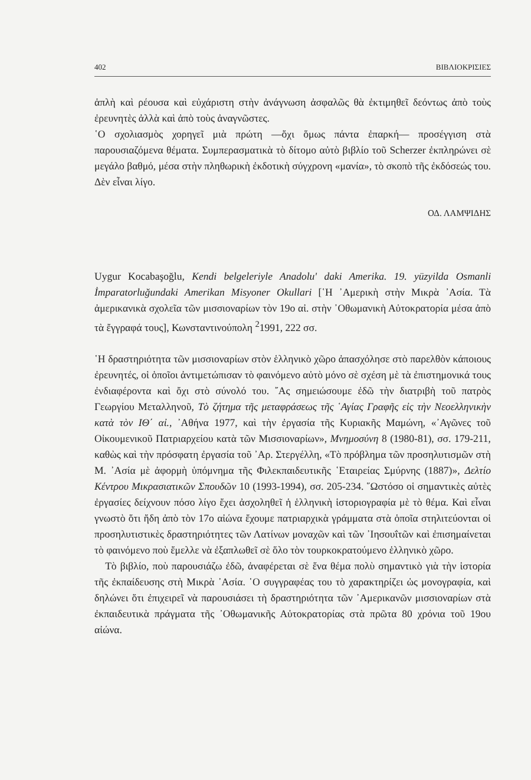402 ΒΙΒΛΙΟΚΡΙΣΙΕΣ
ἁπλὴ καὶ ρέουσα καὶ εὐχάριστη στὴν ἀνάγνωση ἀσφαλῶς θὰ ἐκτιμηθεῖ δεόντως ἀπὸ τοὺς ἐρευνητὲς ἀλλὰ καὶ ἀπὸ τοὺς ἀναγνῶστες.
῾Ο σχολιασμὸς χορηγεῖ μιὰ πρώτη —ὄχι ὅμως πάντα ἐπαρκή— προσέγγιση στὰ παρουσιαζόμενα θέματα. Συμπερασματικὰ τὸ δίτομο αὐτὸ βιβλίο τοῦ Scherzer ἐκπληρώνει σὲ μεγάλο βαθμό, μέσα στὴν πληθωρικὴ ἐκδοτικὴ σύγχρονη «μανία», τὸ σκοπὸ τῆς ἐκδόσεώς του. Δὲν εἶναι λίγο.
ΟΔ. ΛΑΜΨΙΔΗΣ
Uygur Kocabaşoğlu, Kendi belgeleriyle Anadolu' daki Amerika. 19. yüzyilda Osmanli İmparatorluğundaki Amerikan Misyoner Okullari [῾Η ᾿Αμερικὴ στὴν Μικρὰ ᾿Ασία. Τὰ ἀμερικανικὰ σχολεῖα τῶν μισσιοναρίων τὸν 19ο αἰ. στὴν ᾿Οθωμανικὴ Αὐτοκρατορία μέσα ἀπὸ τὰ ἔγγραφά τους], Κωνσταντινούπολη <sup>2</sup>1991, 222 σσ.
῾Η δραστηριότητα τῶν μισσιοναρίων στὸν ἑλληνικὸ χῶρο ἀπασχόλησε στὸ παρελθὸν κάποιους ἐρευνητές, οἱ ὁποῖοι ἀντιμετώπισαν τὸ φαινόμενο αὐτὸ μόνο σὲ σχέση μὲ τὰ ἐπιστημονικά τους ἐνδιαφέροντα καὶ ὄχι στὸ σύνολό του. ῎Ας σημειώσουμε ἐδῶ τὴν διατριβὴ τοῦ πατρὸς Γεωργίου Μεταλληνοῦ, Τὸ ζήτημα τῆς μεταφράσεως τῆς ῾Αγίας Γραφῆς εἰς τὴν Νεοελληνικὴν κατὰ τὸν ΙΘ΄ αἰ., ᾿Αθήνα 1977, καὶ τὴν ἐργασία τῆς Κυριακῆς Μαμώνη, «᾿Αγῶνες τοῦ Οἰκουμενικοῦ Πατριαρχείου κατὰ τῶν Μισσιοναρίων», Μνημοσύνη 8 (1980-81), σσ. 179-211, καθὼς καὶ τὴν πρόσφατη ἐργασία τοῦ ᾿Αρ. Στεργέλλη, «Τὸ πρόβλημα τῶν προσηλυτισμῶν στὴ Μ. ᾿Ασία μὲ ἀφορμὴ ὑπόμνημα τῆς Φιλεκπαιδευτικῆς ῾Εταιρείας Σμύρνης (1887)», Δελτίο Κέντρου Μικρασιατικῶν Σπουδῶν 10 (1993-1994), σσ. 205-234. ῞Ωστόσο οἱ σημαντικὲς αὐτὲς ἐργασίες δείχνουν πόσο λίγο ἔχει ἀσχοληθεῖ ἡ ἑλληνικὴ ἱστοριογραφία μὲ τὸ θέμα. Καὶ εἶναι γνωστὸ ὅτι ἤδη ἀπὸ τὸν 17ο αἰώνα ἔχουμε πατριαρχικὰ γράμματα στὰ ὁποῖα στηλιτεύονται οἱ προσηλυτιστικὲς δραστηριότητες τῶν Λατίνων μοναχῶν καὶ τῶν ᾿Ιησουΐτῶν καὶ ἐπισημαίνεται τὸ φαινόμενο ποὺ ἔμελλε νὰ ἐξαπλωθεῖ σὲ ὅλο τὸν τουρκοκρατούμενο ἑλληνικὸ χῶρο.
Τὸ βιβλίο, ποὺ παρουσιάζω ἐδῶ, ἀναφέρεται σὲ ἕνα θέμα πολὺ σημαντικὸ γιὰ τὴν ἱστορία τῆς ἐκπαίδευσης στὴ Μικρὰ ᾿Ασία. ῾Ο συγγραφέας του τὸ χαρακτηρίζει ὡς μονογραφία, καὶ δηλώνει ὅτι ἐπιχειρεῖ νὰ παρουσιάσει τὴ δραστηριότητα τῶν ᾿Αμερικανῶν μισσιοναρίων στὰ ἐκπαιδευτικὰ πράγματα τῆς ᾿Οθωμανικῆς Αὐτοκρατορίας στὰ πρῶτα 80 χρόνια τοῦ 19ου αἰώνα.